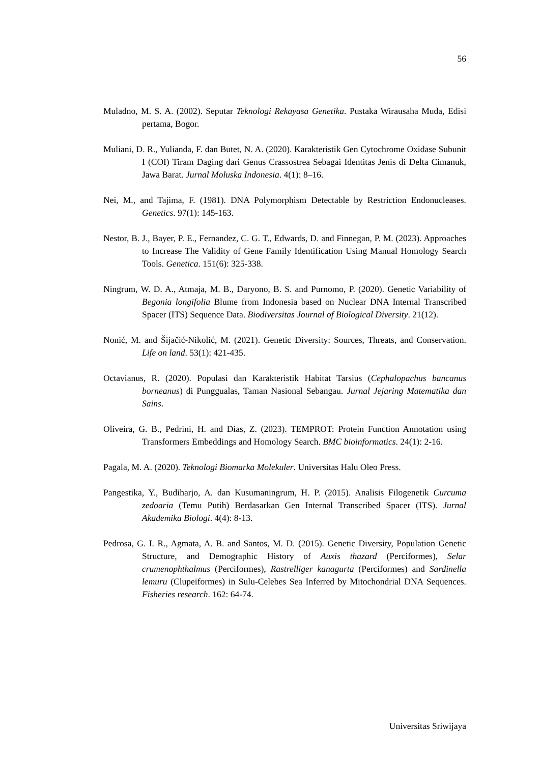56
Muladno, M. S. A. (2002). Seputar Teknologi Rekayasa Genetika. Pustaka Wirausaha Muda, Edisi pertama, Bogor.
Muliani, D. R., Yulianda, F. dan Butet, N. A. (2020). Karakteristik Gen Cytochrome Oxidase Subunit I (COI) Tiram Daging dari Genus Crassostrea Sebagai Identitas Jenis di Delta Cimanuk, Jawa Barat. Jurnal Moluska Indonesia. 4(1): 8–16.
Nei, M., and Tajima, F. (1981). DNA Polymorphism Detectable by Restriction Endonucleases. Genetics. 97(1): 145-163.
Nestor, B. J., Bayer, P. E., Fernandez, C. G. T., Edwards, D. and Finnegan, P. M. (2023). Approaches to Increase The Validity of Gene Family Identification Using Manual Homology Search Tools. Genetica. 151(6): 325-338.
Ningrum, W. D. A., Atmaja, M. B., Daryono, B. S. and Purnomo, P. (2020). Genetic Variability of Begonia longifolia Blume from Indonesia based on Nuclear DNA Internal Transcribed Spacer (ITS) Sequence Data. Biodiversitas Journal of Biological Diversity. 21(12).
Nonić, M. and Šijačić-Nikolić, M. (2021). Genetic Diversity: Sources, Threats, and Conservation. Life on land. 53(1): 421-435.
Octavianus, R. (2020). Populasi dan Karakteristik Habitat Tarsius (Cephalopachus bancanus borneanus) di Punggualas, Taman Nasional Sebangau. Jurnal Jejaring Matematika dan Sains.
Oliveira, G. B., Pedrini, H. and Dias, Z. (2023). TEMPROT: Protein Function Annotation using Transformers Embeddings and Homology Search. BMC bioinformatics. 24(1): 2-16.
Pagala, M. A. (2020). Teknologi Biomarka Molekuler. Universitas Halu Oleo Press.
Pangestika, Y., Budiharjo, A. dan Kusumaningrum, H. P. (2015). Analisis Filogenetik Curcuma zedoaria (Temu Putih) Berdasarkan Gen Internal Transcribed Spacer (ITS). Jurnal Akademika Biologi. 4(4): 8-13.
Pedrosa, G. I. R., Agmata, A. B. and Santos, M. D. (2015). Genetic Diversity, Population Genetic Structure, and Demographic History of Auxis thazard (Perciformes), Selar crumenophthalmus (Perciformes), Rastrelliger kanagurta (Perciformes) and Sardinella lemuru (Clupeiformes) in Sulu-Celebes Sea Inferred by Mitochondrial DNA Sequences. Fisheries research. 162: 64-74.
Universitas Sriwijaya